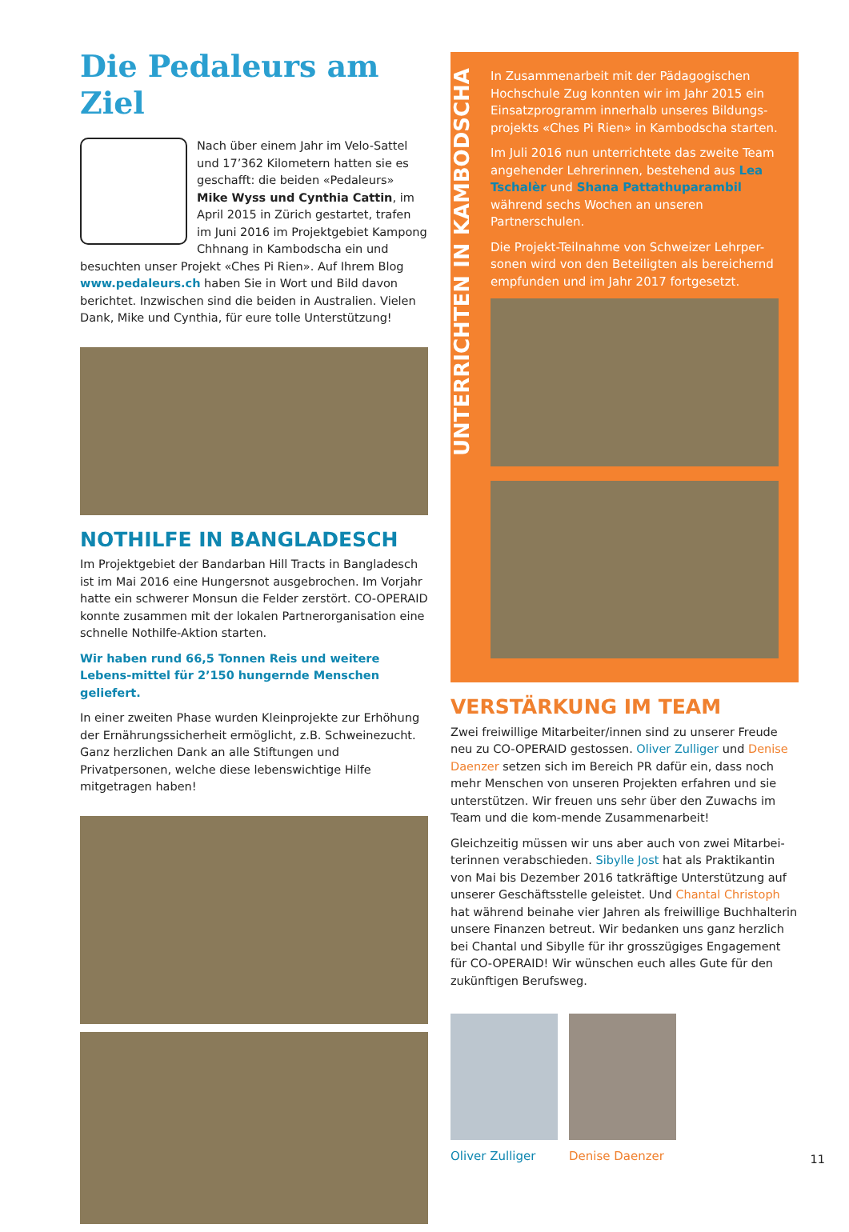Die Pedaleurs am Ziel
Nach über einem Jahr im Velo-Sattel und 17’362 Kilometern hatten sie es geschafft: die beiden «Pedaleurs» Mike Wyss und Cynthia Cattin, im April 2015 in Zürich gestartet, trafen im Juni 2016 im Projektgebiet Kampong Chhnang in Kambodscha ein und besuchten unser Projekt «Ches Pi Rien». Auf Ihrem Blog www.pedaleurs.ch haben Sie in Wort und Bild davon berichtet. Inzwischen sind die beiden in Australien. Vielen Dank, Mike und Cynthia, für eure tolle Unterstützung!
NOTHILFE IN BANGLADESCH
Im Projektgebiet der Bandarban Hill Tracts in Bangladesch ist im Mai 2016 eine Hungersnot ausgebrochen. Im Vorjahr hatte ein schwerer Monsun die Felder zerstört. CO-OPERAID konnte zusammen mit der lokalen Partnerorganisation eine schnelle Nothilfe-Aktion starten.
Wir haben rund 66,5 Tonnen Reis und weitere Lebens-mittel für 2’150 hungernde Menschen geliefert.
In einer zweiten Phase wurden Kleinprojekte zur Erhöhung der Ernährungssicherheit ermöglicht, z.B. Schweinezucht. Ganz herzlichen Dank an alle Stiftungen und Privatpersonen, welche diese lebenswichtige Hilfe mitgetragen haben!
UNTERRICHTEN IN KAMBODSCHA
In Zusammenarbeit mit der Pädagogischen Hochschule Zug konnten wir im Jahr 2015 ein Einsatzprogramm innerhalb unseres Bildungs-projekts «Ches Pi Rien» in Kambodscha starten.
Im Juli 2016 nun unterrichtete das zweite Team angehender Lehrerinnen, bestehend aus Lea Tschalèr und Shana Pattathuparambil während sechs Wochen an unseren Partnerschulen.
Die Projekt-Teilnahme von Schweizer Lehrper-sonen wird von den Beteiligten als bereichernd empfunden und im Jahr 2017 fortgesetzt.
VERSTÄRKUNG IM TEAM
Zwei freiwillige Mitarbeiter/innen sind zu unserer Freude neu zu CO-OPERAID gestossen. Oliver Zulliger und Denise Daenzer setzen sich im Bereich PR dafür ein, dass noch mehr Menschen von unseren Projekten erfahren und sie unterstützen. Wir freuen uns sehr über den Zuwachs im Team und die kom-mende Zusammenarbeit!
Gleichzeitig müssen wir uns aber auch von zwei Mitarbei-terinnen verabschieden. Sibylle Jost hat als Praktikantin von Mai bis Dezember 2016 tatkräftige Unterstützung auf unserer Geschäftsstelle geleistet. Und Chantal Christoph hat während beinahe vier Jahren als freiwillige Buchhalterin unsere Finanzen betreut. Wir bedanken uns ganz herzlich bei Chantal und Sibylle für ihr grosszügiges Engagement für CO-OPERAID! Wir wünschen euch alles Gute für den zukünftigen Berufsweg.
Oliver Zulliger Denise Daenzer
11